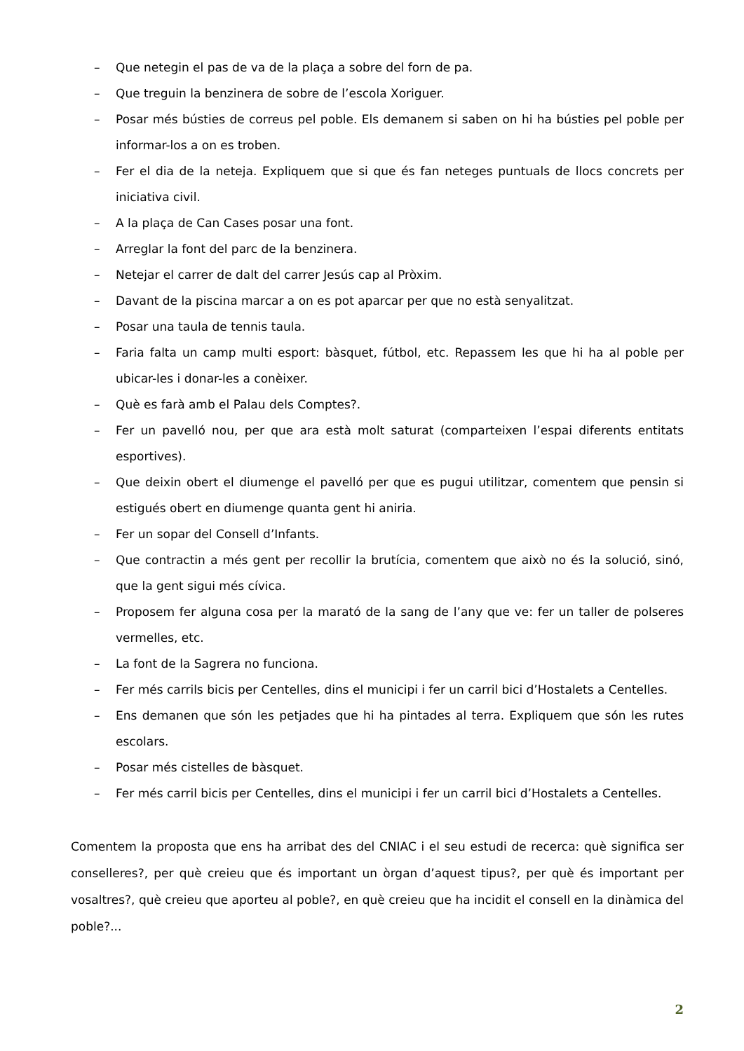– Que netegin el pas de va de la plaça a sobre del forn de pa.
– Que treguin la benzinera de sobre de l’escola Xoriguer.
– Posar més bústies de correus pel poble. Els demanem si saben on hi ha bústies pel poble per informar-los a on es troben.
– Fer el dia de la neteja. Expliquem que si que és fan neteges puntuals de llocs concrets per iniciativa civil.
– A la plaça de Can Cases posar una font.
– Arreglar la font del parc de la benzinera.
– Netejar el carrer de dalt del carrer Jesús cap al Pròxim.
– Davant de la piscina marcar a on es pot aparcar per que no està senyalitzat.
– Posar una taula de tennis taula.
– Faria falta un camp multi esport: bàsquet, fútbol, etc. Repassem les que hi ha al poble per ubicar-les i donar-les a conèixer.
– Què es farà amb el Palau dels Comptes?.
– Fer un pavelló nou, per que ara està molt saturat (comparteixen l’espai diferents entitats esportives).
– Que deixin obert el diumenge el pavelló per que es pugui utilitzar, comentem que pensin si estigués obert en diumenge quanta gent hi aniria.
– Fer un sopar del Consell d’Infants.
– Que contractin a més gent per recollir la brutícia, comentem que això no és la solució, sinó, que la gent sigui més cívica.
– Proposem fer alguna cosa per la marató de la sang de l’any que ve: fer un taller de polseres vermelles, etc.
– La font de la Sagrera no funciona.
– Fer més carrils bicis per Centelles, dins el municipi i fer un carril bici d’Hostalets a Centelles.
– Ens demanen que són les petjades que hi ha pintades al terra. Expliquem que són les rutes escolars.
– Posar més cistelles de bàsquet.
– Fer més carril bicis per Centelles, dins el municipi i fer un carril bici d’Hostalets a Centelles.
Comentem la proposta que ens ha arribat des del CNIAC i el seu estudi de recerca: què significa ser conselleres?, per què creieu que és important un òrgan d’aquest tipus?, per què és important per vosaltres?, què creieu que aporteu al poble?, en què creieu que ha incidit el consell en la dinàmica del poble?...
2